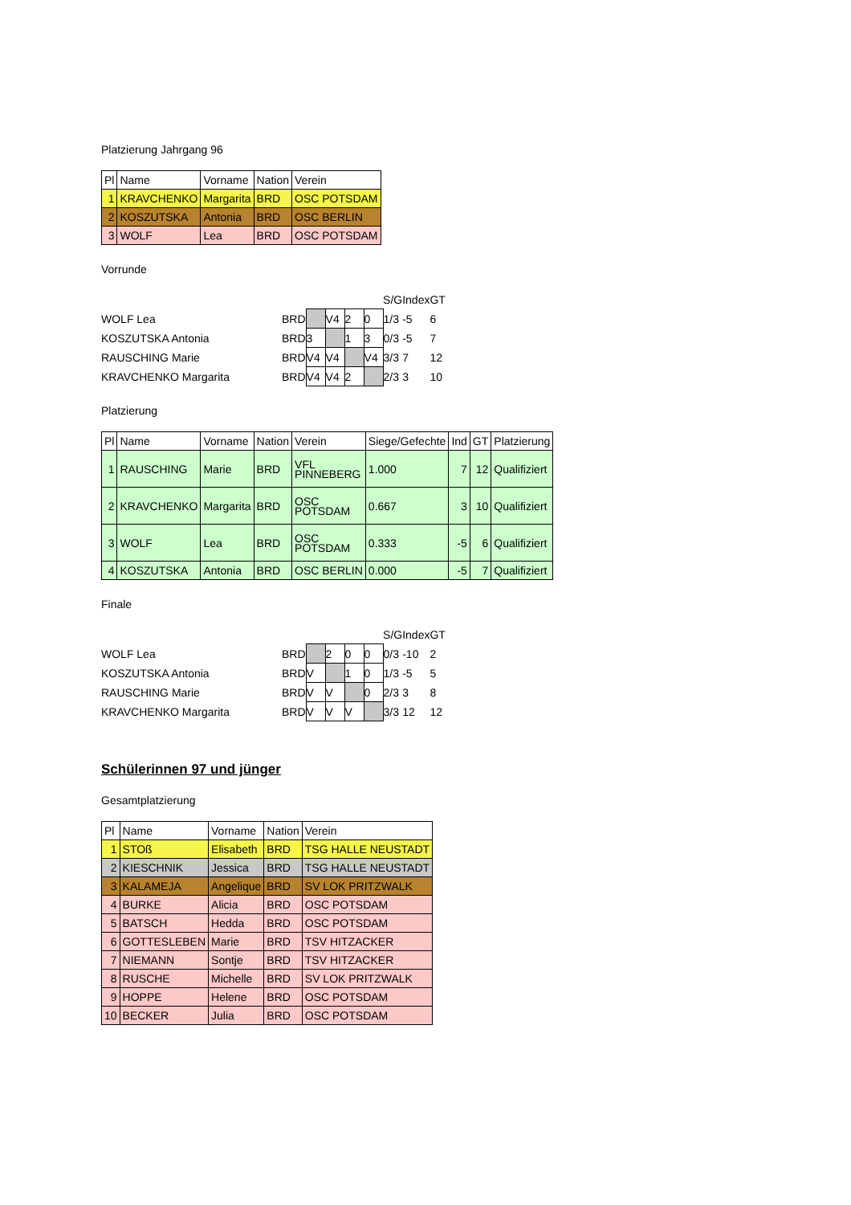Platzierung Jahrgang 96
| Pl | Name | Vorname | Nation | Verein |
| --- | --- | --- | --- | --- |
| 1 | KRAVCHENKO | Margarita | BRD | OSC POTSDAM |
| 2 | KOSZUTSKA | Antonia | BRD | OSC BERLIN |
| 3 | WOLF | Lea | BRD | OSC POTSDAM |
Vorrunde
| | | | | | | S/G | Index | GT |
| WOLF Lea | BRD | | V4 | 2 | 0 | 1/3 | -5 | 6 |
| KOSZUTSKA Antonia | BRD | 3 | | 1 | 3 | 0/3 | -5 | 7 |
| RAUSCHING Marie | BRD | V4 | V4 | | V4 | 3/3 | 7 | 12 |
| KRAVCHENKO Margarita | BRD | V4 | V4 | 2 | | 2/3 | 3 | 10 |
Platzierung
| Pl | Name | Vorname | Nation | Verein | Siege/Gefechte | Ind | GT | Platzierung |
| --- | --- | --- | --- | --- | --- | --- | --- | --- |
| 1 | RAUSCHING | Marie | BRD | VFL PINNEBERG | 1.000 | 7 | 12 | Qualifiziert |
| 2 | KRAVCHENKO | Margarita | BRD | OSC POTSDAM | 0.667 | 3 | 10 | Qualifiziert |
| 3 | WOLF | Lea | BRD | OSC POTSDAM | 0.333 | -5 | 6 | Qualifiziert |
| 4 | KOSZUTSKA | Antonia | BRD | OSC BERLIN | 0.000 | -5 | 7 | Qualifiziert |
Finale
| | | | | | | S/G | Index | GT |
| WOLF Lea | BRD | | 2 | 0 | 0 | 0/3 | -10 | 2 |
| KOSZUTSKA Antonia | BRD | V | | 1 | 0 | 1/3 | -5 | 5 |
| RAUSCHING Marie | BRD | V | V | | 0 | 2/3 | 3 | 8 |
| KRAVCHENKO Margarita | BRD | V | V | V | | 3/3 | 12 | 12 |
Schülerinnen 97 und jünger
Gesamtplatzierung
| Pl | Name | Vorname | Nation | Verein |
| --- | --- | --- | --- | --- |
| 1 | STOß | Elisabeth | BRD | TSG HALLE NEUSTADT |
| 2 | KIESCHNIK | Jessica | BRD | TSG HALLE NEUSTADT |
| 3 | KALAMEJA | Angelique | BRD | SV LOK PRITZWALK |
| 4 | BURKE | Alicia | BRD | OSC POTSDAM |
| 5 | BATSCH | Hedda | BRD | OSC POTSDAM |
| 6 | GOTTESLEBEN | Marie | BRD | TSV HITZACKER |
| 7 | NIEMANN | Sontje | BRD | TSV HITZACKER |
| 8 | RUSCHE | Michelle | BRD | SV LOK PRITZWALK |
| 9 | HOPPE | Helene | BRD | OSC POTSDAM |
| 10 | BECKER | Julia | BRD | OSC POTSDAM |